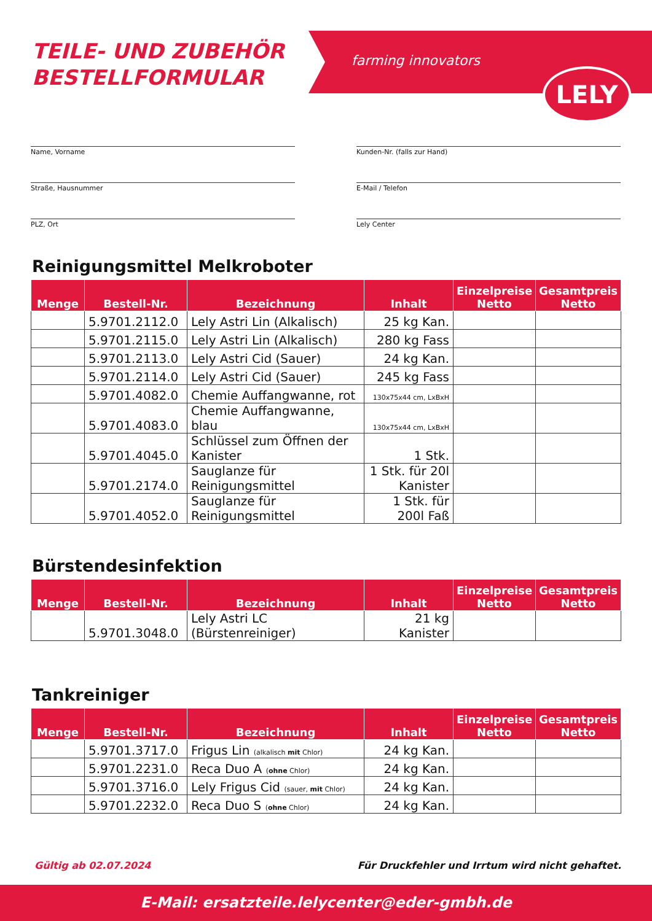TEILE- UND ZUBEHÖR
BESTELLFORMULAR
farming innovators
LELY
Name, Vorname
Kunden-Nr. (falls zur Hand)
Straße, Hausnummer
E-Mail / Telefon
PLZ, Ort
Lely Center
Reinigungsmittel Melkroboter
| Menge | Bestell-Nr. | Bezeichnung | Inhalt | Einzelpreise Netto | Gesamtpreis Netto |
| --- | --- | --- | --- | --- | --- |
| | 5.9701.2112.0 | Lely Astri Lin (Alkalisch) | 25 kg Kan. | | |
| | 5.9701.2115.0 | Lely Astri Lin (Alkalisch) | 280 kg Fass | | |
| | 5.9701.2113.0 | Lely Astri Cid (Sauer) | 24 kg Kan. | | |
| | 5.9701.2114.0 | Lely Astri Cid (Sauer) | 245 kg Fass | | |
| | 5.9701.4082.0 | Chemie Auffangwanne, rot | 130x75x44 cm, LxBxH | | |
| | 5.9701.4083.0 | Chemie Auffangwanne, blau | 130x75x44 cm, LxBxH | | |
| | 5.9701.4045.0 | Schlüssel zum Öffnen der Kanister | 1 Stk. | | |
| | 5.9701.2174.0 | Sauglanze für Reinigungsmittel | 1 Stk. für 20l Kanister | | |
| | 5.9701.4052.0 | Sauglanze für Reinigungsmittel | 1 Stk. für 200l Faß | | |
Bürstendesinfektion
| Menge | Bestell-Nr. | Bezeichnung | Inhalt | Einzelpreise Netto | Gesamtpreis Netto |
| --- | --- | --- | --- | --- | --- |
| | 5.9701.3048.0 | Lely Astri LC (Bürstenreiniger) | 21 kg Kanister | | |
Tankreiniger
| Menge | Bestell-Nr. | Bezeichnung | Inhalt | Einzelpreise Netto | Gesamtpreis Netto |
| --- | --- | --- | --- | --- | --- |
| | 5.9701.3717.0 | Frigus Lin (alkalisch mit Chlor) | 24 kg Kan. | | |
| | 5.9701.2231.0 | Reca Duo A ( ohne Chlor) | 24 kg Kan. | | |
| | 5.9701.3716.0 | Lely Frigus Cid (sauer, mit Chlor) | 24 kg Kan. | | |
| | 5.9701.2232.0 | Reca Duo S ( ohne Chlor) | 24 kg Kan. | | |
Gültig ab 02.07.2024
Für Druckfehler und Irrtum wird nicht gehaftet.
E-Mail: ersatzteile.lelycenter@eder-gmbh.de